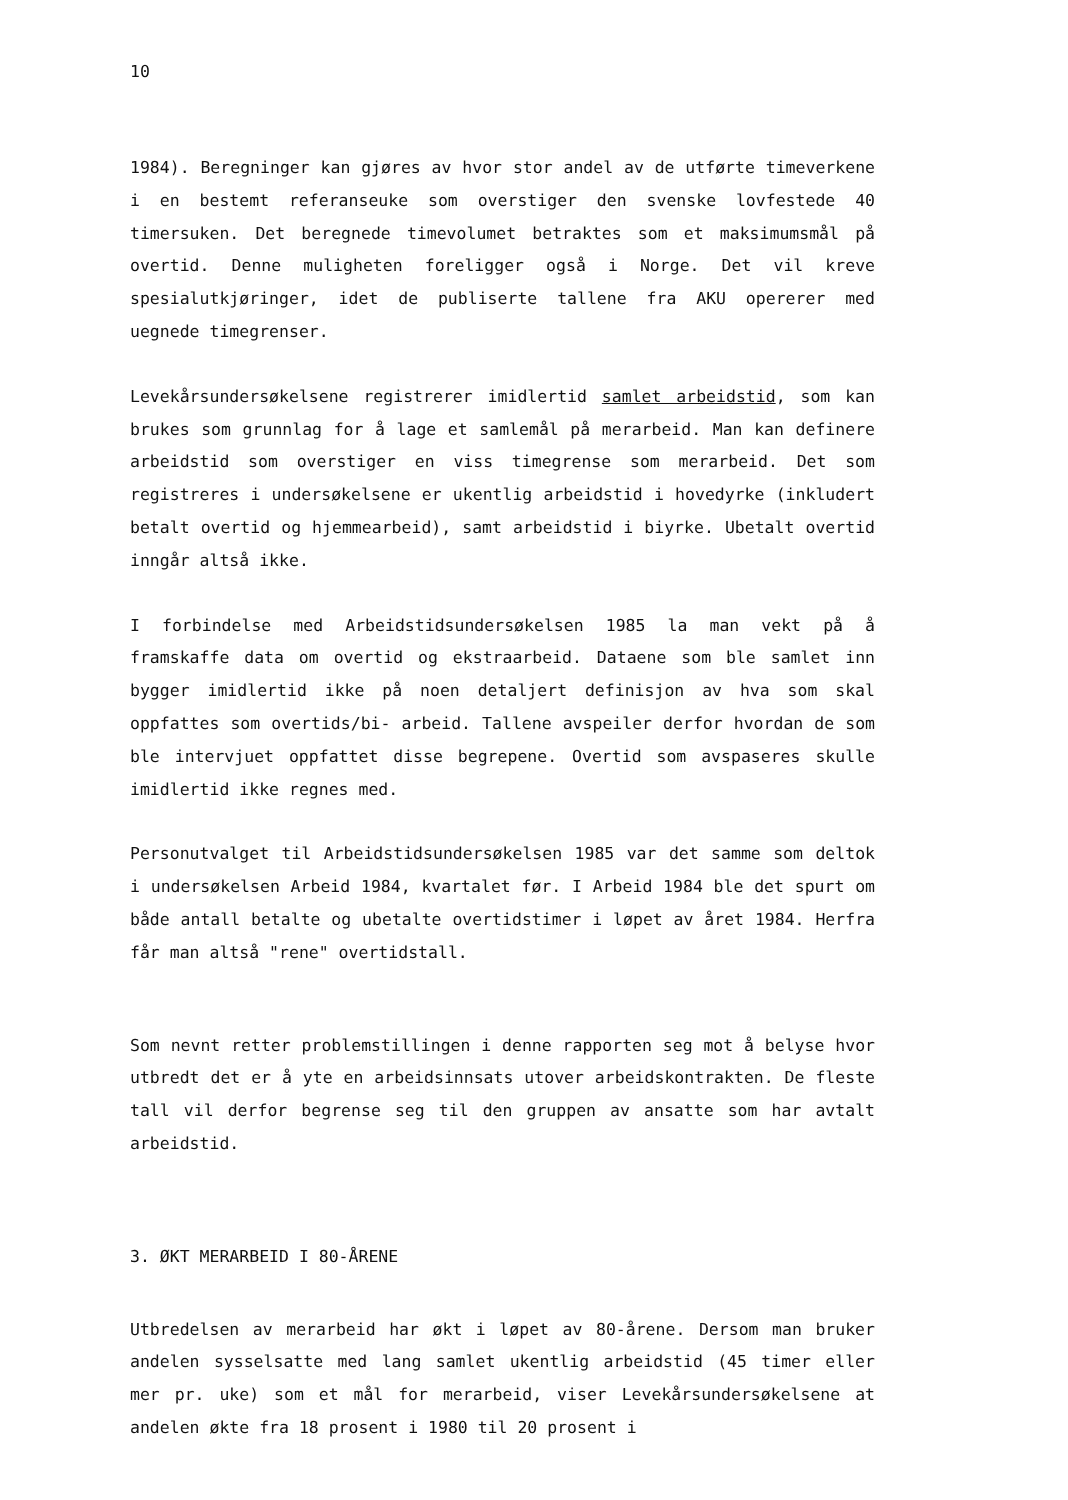10
1984). Beregninger kan gjøres av hvor stor andel av de utførte timeverkene i en bestemt referanseuke som overstiger den svenske lovfestede 40 timersuken. Det beregnede timevolumet betraktes som et maksimumsmål på overtid. Denne muligheten foreligger også i Norge. Det vil kreve spesialutkjøringer, idet de publiserte tallene fra AKU opererer med uegnede timegrenser.
Levekårsundersøkelsene registrerer imidlertid samlet arbeidstid, som kan brukes som grunnlag for å lage et samlemål på merarbeid. Man kan definere arbeidstid som overstiger en viss timegrense som merarbeid. Det som registreres i undersøkelsene er ukentlig arbeidstid i hovedyrke (inkludert betalt overtid og hjemmearbeid), samt arbeidstid i biyrke. Ubetalt overtid inngår altså ikke.
I forbindelse med Arbeidstidsundersøkelsen 1985 la man vekt på å framskaffe data om overtid og ekstraarbeid. Dataene som ble samlet inn bygger imidlertid ikke på noen detaljert definisjon av hva som skal oppfattes som overtids/bi- arbeid. Tallene avspeiler derfor hvordan de som ble intervjuet oppfattet disse begrepene. Overtid som avspaseres skulle imidlertid ikke regnes med.
Personutvalget til Arbeidstidsundersøkelsen 1985 var det samme som deltok i undersøkelsen Arbeid 1984, kvartalet før. I Arbeid 1984 ble det spurt om både antall betalte og ubetalte overtidstimer i løpet av året 1984. Herfra får man altså "rene" overtidstall.
Som nevnt retter problemstillingen i denne rapporten seg mot å belyse hvor utbredt det er å yte en arbeidsinnsats utover arbeidskontrakten. De fleste tall vil derfor begrense seg til den gruppen av ansatte som har avtalt arbeidstid.
3. ØKT MERARBEID I 80-ÅRENE
Utbredelsen av merarbeid har økt i løpet av 80-årene. Dersom man bruker andelen sysselsatte med lang samlet ukentlig arbeidstid (45 timer eller mer pr. uke) som et mål for merarbeid, viser Levekårsundersøkelsene at andelen økte fra 18 prosent i 1980 til 20 prosent i